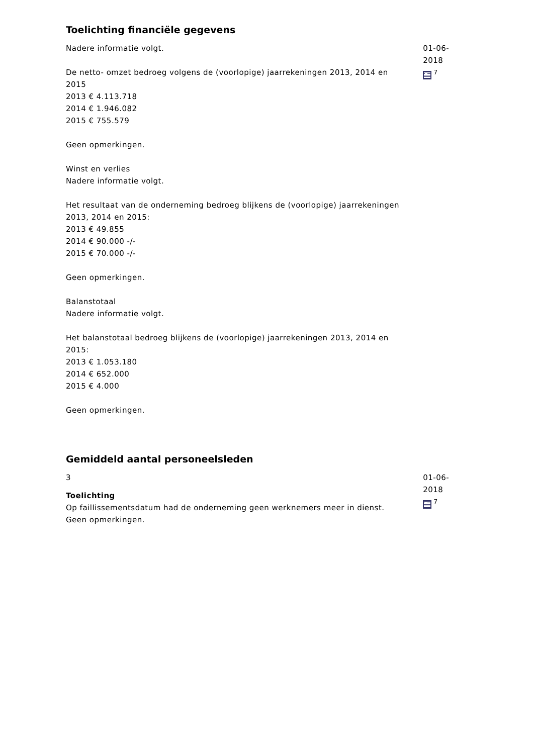Toelichting financiële gegevens
Nadere informatie volgt.
De netto- omzet bedroeg volgens de (voorlopige) jaarrekeningen 2013, 2014 en 2015
2013 € 4.113.718
2014 € 1.946.082
2015 € 755.579
Geen opmerkingen.
Winst en verlies
Nadere informatie volgt.
Het resultaat van de onderneming bedroeg blijkens de (voorlopige) jaarrekeningen 2013, 2014 en 2015:
2013 € 49.855
2014 € 90.000 -/-
2015 € 70.000 -/-
Geen opmerkingen.
Balanstotaal
Nadere informatie volgt.
Het balanstotaal bedroeg blijkens de (voorlopige) jaarrekeningen 2013, 2014 en 2015:
2013 € 1.053.180
2014 € 652.000
2015 € 4.000
Geen opmerkingen.
01-06-2018
<sup>7</sup>
Gemiddeld aantal personeelsleden
3
Toelichting
Op faillissementsdatum had de onderneming geen werknemers meer in dienst.
Geen opmerkingen.
01-06-2018
<sup>7</sup>